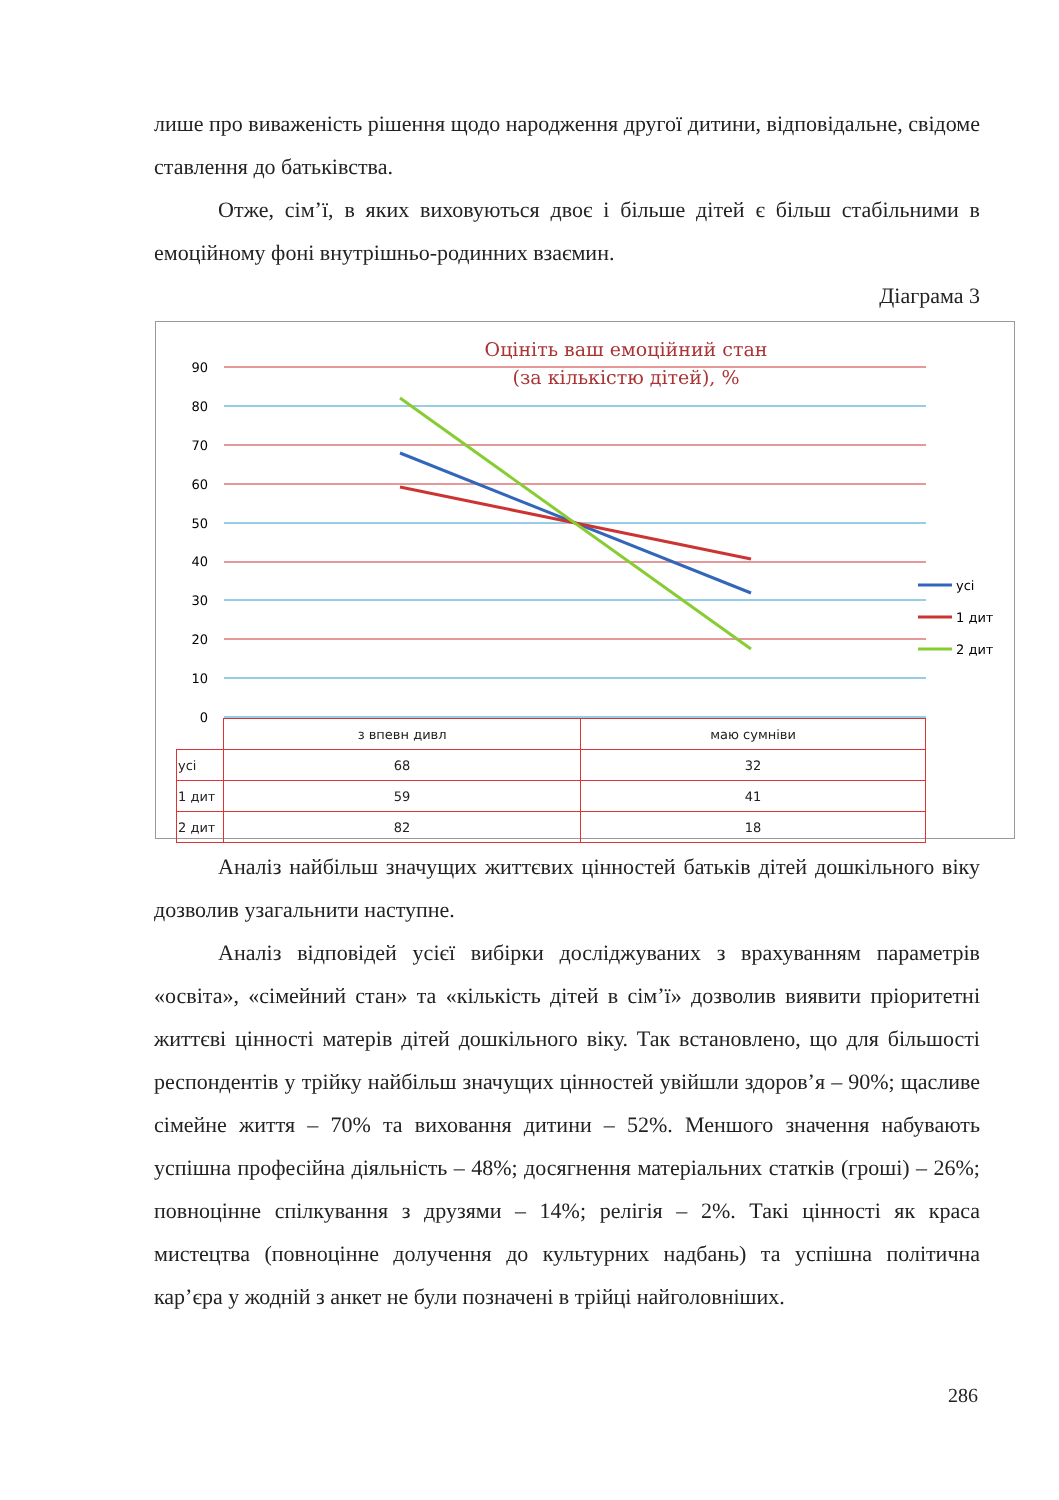лише про виваженість рішення щодо народження другої дитини, відповідальне, свідоме ставлення до батьківства.
Отже, сім’ї, в яких виховуються двоє і більше дітей є більш стабільними в емоційному фоні внутрішньо-родинних взаємин.
Діаграма 3
Оцініть ваш емоційний стан
(за кількістю дітей), %
90
80
70
60
50
40
30
20
10
0
усі
1 дит
2 дит
| | з впевн дивл | маю сумніви |
| усі | 68 | 32 |
| 1 дит | 59 | 41 |
| 2 дит | 82 | 18 |
Аналіз найбільш значущих життєвих цінностей батьків дітей дошкільного віку дозволив узагальнити наступне.
Аналіз відповідей усієї вибірки досліджуваних з врахуванням параметрів «освіта», «сімейний стан» та «кількість дітей в сім’ї» дозволив виявити пріоритетні життєві цінності матерів дітей дошкільного віку. Так встановлено, що для більшості респондентів у трійку найбільш значущих цінностей увійшли здоров’я – 90%; щасливе сімейне життя – 70% та виховання дитини – 52%. Меншого значення набувають успішна професійна діяльність – 48%; досягнення матеріальних статків (гроші) – 26%; повноцінне спілкування з друзями – 14%; релігія – 2%. Такі цінності як краса мистецтва (повноцінне долучення до культурних надбань) та успішна політична кар’єра у жодній з анкет не були позначені в трійці найголовніших.
286